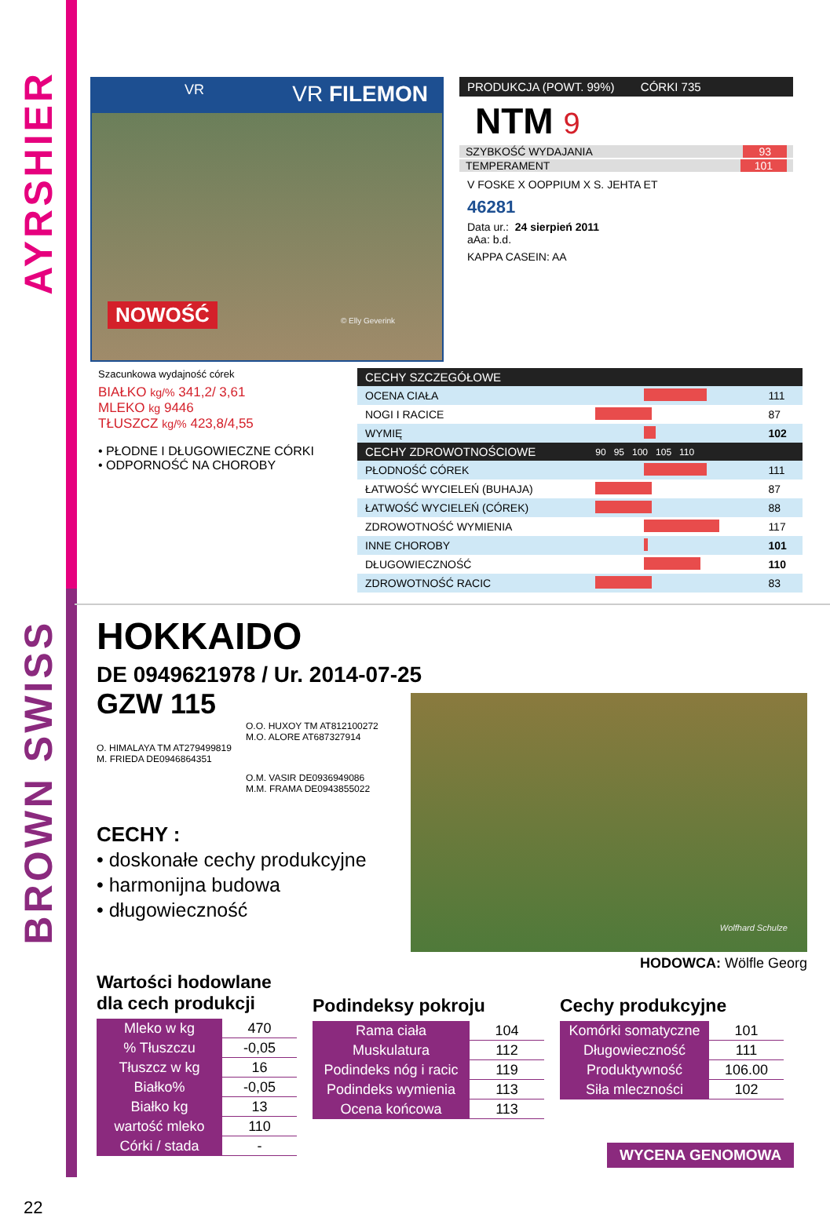AYRSHIER
BROWN SWISS
VR VR FILEMON
NOWOŚĆ © Elly Geverink
PRODUKCJA (POWT. 99%) CÓRKI 735
NTM 9
SZYBKOŚĆ WYDAJANIA 93
TEMPERAMENT 101
V FOSKE X OOPPIUM X S. JEHTA ET
46281
Data ur.: 24 sierpień 2011
aAa: b.d.
KAPPA CASEIN: AA
Szacunkowa wydajność córek
BIAŁKO kg/% 341,2/ 3,61
MLEKO kg 9446
TŁUSZCZ kg/% 423,8/4,55
• PŁODNE I DŁUGOWIECZNE CÓRKI
• ODPORNOŚĆ NA CHOROBY
| CECHY SZCZEGÓŁOWE | | |
| --- | --- | --- |
| OCENA CIAŁA | | 111 |
| NOGI I RACICE | | 87 |
| WYMIĘ | | 102 |
| CECHY ZDROWOTNOŚCIOWE | 90 95 100 105 110 | |
| PŁODNOŚĆ CÓREK | | 111 |
| ŁATWOŚĆ WYCIELEŃ (BUHAJA) | | 87 |
| ŁATWOŚĆ WYCIELEŃ (CÓREK) | | 88 |
| ZDROWOTNOŚĆ WYMIENIA | | 117 |
| INNE CHOROBY | | 101 |
| DŁUGOWIECZNOŚĆ | | 110 |
| ZDROWOTNOŚĆ RACIC | | 83 |
HOKKAIDO
DE 0949621978 / Ur. 2014-07-25
GZW 115
O.O. HUXOY TM AT812100272
M.O. ALORE AT687327914
O. HIMALAYA TM AT279499819
M. FRIEDA DE0946864351
O.M. VASIR DE0936949086
M.M. FRAMA DE0943855022
CECHY :
• doskonałe cechy produkcyjne
• harmonijna budowa
• długowieczność
Wolfhard Schulze
HODOWCA: Wölfle Georg
Wartości hodowlane
dla cech produkcji
| Mleko w kg | 470 |
| % Tłuszczu | -0,05 |
| Tłuszcz w kg | 16 |
| Białko% | -0,05 |
| Białko kg | 13 |
| wartość mleko | 110 |
| Córki / stada | - |
Podindeksy pokroju
| Rama ciała | 104 |
| Muskulatura | 112 |
| Podindeks nóg i racic | 119 |
| Podindeks wymienia | 113 |
| Ocena końcowa | 113 |
Cechy produkcyjne
| Komórki somatyczne | 101 |
| Długowieczność | 111 |
| Produktywność | 106.00 |
| Siła mleczności | 102 |
WYCENA GENOMOWA
22